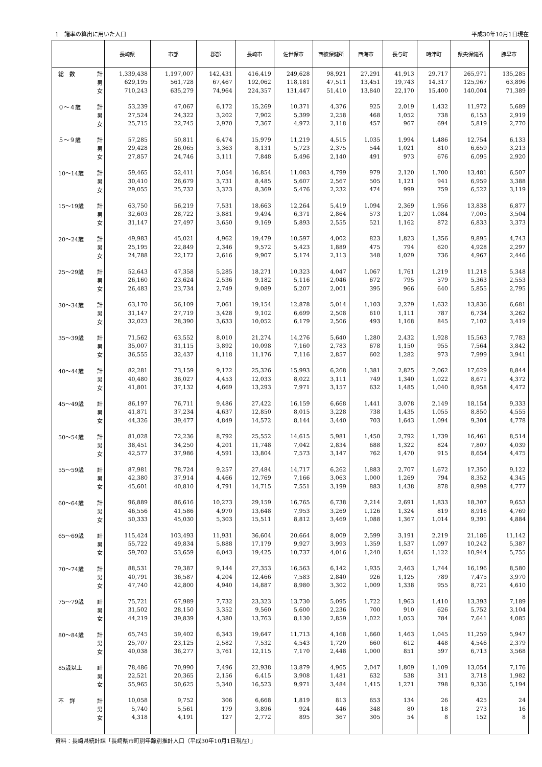1　諸率の算出に用いた人口 平成30年10月1日現在
| | | 長崎県 | 市部 | 郡部 | 長崎市 | 佐世保市 | 西彼保健所 | 西海市 | 長与町 | 時津町 | 県央保健所 | 諫早市 |
| --- | --- | --- | --- | --- | --- | --- | --- | --- | --- | --- | --- | --- |
| 総 数 | 計 | 1,339,438 | 1,197,007 | 142,431 | 416,419 | 249,628 | 98,921 | 27,291 | 41,913 | 29,717 | 265,971 | 135,285 |
| | 男 | 629,195 | 561,728 | 67,467 | 192,062 | 118,181 | 47,511 | 13,451 | 19,743 | 14,317 | 125,967 | 63,896 |
| | 女 | 710,243 | 635,279 | 74,964 | 224,357 | 131,447 | 51,410 | 13,840 | 22,170 | 15,400 | 140,004 | 71,389 |
| ０～４歳 | 計 | 53,239 | 47,067 | 6,172 | 15,269 | 10,371 | 4,376 | 925 | 2,019 | 1,432 | 11,972 | 5,689 |
| | 男 | 27,524 | 24,322 | 3,202 | 7,902 | 5,399 | 2,258 | 468 | 1,052 | 738 | 6,153 | 2,919 |
| | 女 | 25,715 | 22,745 | 2,970 | 7,367 | 4,972 | 2,118 | 457 | 967 | 694 | 5,819 | 2,770 |
| ５～９歳 | 計 | 57,285 | 50,811 | 6,474 | 15,979 | 11,219 | 4,515 | 1,035 | 1,994 | 1,486 | 12,754 | 6,133 |
| | 男 | 29,428 | 26,065 | 3,363 | 8,131 | 5,723 | 2,375 | 544 | 1,021 | 810 | 6,659 | 3,213 |
| | 女 | 27,857 | 24,746 | 3,111 | 7,848 | 5,496 | 2,140 | 491 | 973 | 676 | 6,095 | 2,920 |
| 10～14歳 | 計 | 59,465 | 52,411 | 7,054 | 16,854 | 11,083 | 4,799 | 979 | 2,120 | 1,700 | 13,481 | 6,507 |
| | 男 | 30,410 | 26,679 | 3,731 | 8,485 | 5,607 | 2,567 | 505 | 1,121 | 941 | 6,959 | 3,388 |
| | 女 | 29,055 | 25,732 | 3,323 | 8,369 | 5,476 | 2,232 | 474 | 999 | 759 | 6,522 | 3,119 |
| 15～19歳 | 計 | 63,750 | 56,219 | 7,531 | 18,663 | 12,264 | 5,419 | 1,094 | 2,369 | 1,956 | 13,838 | 6,877 |
| | 男 | 32,603 | 28,722 | 3,881 | 9,494 | 6,371 | 2,864 | 573 | 1,207 | 1,084 | 7,005 | 3,504 |
| | 女 | 31,147 | 27,497 | 3,650 | 9,169 | 5,893 | 2,555 | 521 | 1,162 | 872 | 6,833 | 3,373 |
| 20～24歳 | 計 | 49,983 | 45,021 | 4,962 | 19,479 | 10,597 | 4,002 | 823 | 1,823 | 1,356 | 9,895 | 4,743 |
| | 男 | 25,195 | 22,849 | 2,346 | 9,572 | 5,423 | 1,889 | 475 | 794 | 620 | 4,928 | 2,297 |
| | 女 | 24,788 | 22,172 | 2,616 | 9,907 | 5,174 | 2,113 | 348 | 1,029 | 736 | 4,967 | 2,446 |
| 25～29歳 | 計 | 52,643 | 47,358 | 5,285 | 18,271 | 10,323 | 4,047 | 1,067 | 1,761 | 1,219 | 11,218 | 5,348 |
| | 男 | 26,160 | 23,624 | 2,536 | 9,182 | 5,116 | 2,046 | 672 | 795 | 579 | 5,363 | 2,553 |
| | 女 | 26,483 | 23,734 | 2,749 | 9,089 | 5,207 | 2,001 | 395 | 966 | 640 | 5,855 | 2,795 |
| 30～34歳 | 計 | 63,170 | 56,109 | 7,061 | 19,154 | 12,878 | 5,014 | 1,103 | 2,279 | 1,632 | 13,836 | 6,681 |
| | 男 | 31,147 | 27,719 | 3,428 | 9,102 | 6,699 | 2,508 | 610 | 1,111 | 787 | 6,734 | 3,262 |
| | 女 | 32,023 | 28,390 | 3,633 | 10,052 | 6,179 | 2,506 | 493 | 1,168 | 845 | 7,102 | 3,419 |
| 35～39歳 | 計 | 71,562 | 63,552 | 8,010 | 21,274 | 14,276 | 5,640 | 1,280 | 2,432 | 1,928 | 15,563 | 7,783 |
| | 男 | 35,007 | 31,115 | 3,892 | 10,098 | 7,160 | 2,783 | 678 | 1,150 | 955 | 7,564 | 3,842 |
| | 女 | 36,555 | 32,437 | 4,118 | 11,176 | 7,116 | 2,857 | 602 | 1,282 | 973 | 7,999 | 3,941 |
| 40～44歳 | 計 | 82,281 | 73,159 | 9,122 | 25,326 | 15,993 | 6,268 | 1,381 | 2,825 | 2,062 | 17,629 | 8,844 |
| | 男 | 40,480 | 36,027 | 4,453 | 12,033 | 8,022 | 3,111 | 749 | 1,340 | 1,022 | 8,671 | 4,372 |
| | 女 | 41,801 | 37,132 | 4,669 | 13,293 | 7,971 | 3,157 | 632 | 1,485 | 1,040 | 8,958 | 4,472 |
| 45～49歳 | 計 | 86,197 | 76,711 | 9,486 | 27,422 | 16,159 | 6,668 | 1,441 | 3,078 | 2,149 | 18,154 | 9,333 |
| | 男 | 41,871 | 37,234 | 4,637 | 12,850 | 8,015 | 3,228 | 738 | 1,435 | 1,055 | 8,850 | 4,555 |
| | 女 | 44,326 | 39,477 | 4,849 | 14,572 | 8,144 | 3,440 | 703 | 1,643 | 1,094 | 9,304 | 4,778 |
| 50～54歳 | 計 | 81,028 | 72,236 | 8,792 | 25,552 | 14,615 | 5,981 | 1,450 | 2,792 | 1,739 | 16,461 | 8,514 |
| | 男 | 38,451 | 34,250 | 4,201 | 11,748 | 7,042 | 2,834 | 688 | 1,322 | 824 | 7,807 | 4,039 |
| | 女 | 42,577 | 37,986 | 4,591 | 13,804 | 7,573 | 3,147 | 762 | 1,470 | 915 | 8,654 | 4,475 |
| 55～59歳 | 計 | 87,981 | 78,724 | 9,257 | 27,484 | 14,717 | 6,262 | 1,883 | 2,707 | 1,672 | 17,350 | 9,122 |
| | 男 | 42,380 | 37,914 | 4,466 | 12,769 | 7,166 | 3,063 | 1,000 | 1,269 | 794 | 8,352 | 4,345 |
| | 女 | 45,601 | 40,810 | 4,791 | 14,715 | 7,551 | 3,199 | 883 | 1,438 | 878 | 8,998 | 4,777 |
| 60～64歳 | 計 | 96,889 | 86,616 | 10,273 | 29,159 | 16,765 | 6,738 | 2,214 | 2,691 | 1,833 | 18,307 | 9,653 |
| | 男 | 46,556 | 41,586 | 4,970 | 13,648 | 7,953 | 3,269 | 1,126 | 1,324 | 819 | 8,916 | 4,769 |
| | 女 | 50,333 | 45,030 | 5,303 | 15,511 | 8,812 | 3,469 | 1,088 | 1,367 | 1,014 | 9,391 | 4,884 |
| 65～69歳 | 計 | 115,424 | 103,493 | 11,931 | 36,604 | 20,664 | 8,009 | 2,599 | 3,191 | 2,219 | 21,186 | 11,142 |
| | 男 | 55,722 | 49,834 | 5,888 | 17,179 | 9,927 | 3,993 | 1,359 | 1,537 | 1,097 | 10,242 | 5,387 |
| | 女 | 59,702 | 53,659 | 6,043 | 19,425 | 10,737 | 4,016 | 1,240 | 1,654 | 1,122 | 10,944 | 5,755 |
| 70～74歳 | 計 | 88,531 | 79,387 | 9,144 | 27,353 | 16,563 | 6,142 | 1,935 | 2,463 | 1,744 | 16,196 | 8,580 |
| | 男 | 40,791 | 36,587 | 4,204 | 12,466 | 7,583 | 2,840 | 926 | 1,125 | 789 | 7,475 | 3,970 |
| | 女 | 47,740 | 42,800 | 4,940 | 14,887 | 8,980 | 3,302 | 1,009 | 1,338 | 955 | 8,721 | 4,610 |
| 75～79歳 | 計 | 75,721 | 67,989 | 7,732 | 23,323 | 13,730 | 5,095 | 1,722 | 1,963 | 1,410 | 13,393 | 7,189 |
| | 男 | 31,502 | 28,150 | 3,352 | 9,560 | 5,600 | 2,236 | 700 | 910 | 626 | 5,752 | 3,104 |
| | 女 | 44,219 | 39,839 | 4,380 | 13,763 | 8,130 | 2,859 | 1,022 | 1,053 | 784 | 7,641 | 4,085 |
| 80～84歳 | 計 | 65,745 | 59,402 | 6,343 | 19,647 | 11,713 | 4,168 | 1,660 | 1,463 | 1,045 | 11,259 | 5,947 |
| | 男 | 25,707 | 23,125 | 2,582 | 7,532 | 4,543 | 1,720 | 660 | 612 | 448 | 4,546 | 2,379 |
| | 女 | 40,038 | 36,277 | 3,761 | 12,115 | 7,170 | 2,448 | 1,000 | 851 | 597 | 6,713 | 3,568 |
| 85歳以上 | 計 | 78,486 | 70,990 | 7,496 | 22,938 | 13,879 | 4,965 | 2,047 | 1,809 | 1,109 | 13,054 | 7,176 |
| | 男 | 22,521 | 20,365 | 2,156 | 6,415 | 3,908 | 1,481 | 632 | 538 | 311 | 3,718 | 1,982 |
| | 女 | 55,965 | 50,625 | 5,340 | 16,523 | 9,971 | 3,484 | 1,415 | 1,271 | 798 | 9,336 | 5,194 |
| 不 詳 | 計 | 10,058 | 9,752 | 306 | 6,668 | 1,819 | 813 | 653 | 134 | 26 | 425 | 24 |
| | 男 | 5,740 | 5,561 | 179 | 3,896 | 924 | 446 | 348 | 80 | 18 | 273 | 16 |
| | 女 | 4,318 | 4,191 | 127 | 2,772 | 895 | 367 | 305 | 54 | 8 | 152 | 8 |
資料：長崎県統計課「長崎県市町別年齢別推計人口（平成30年10月1日現在）」